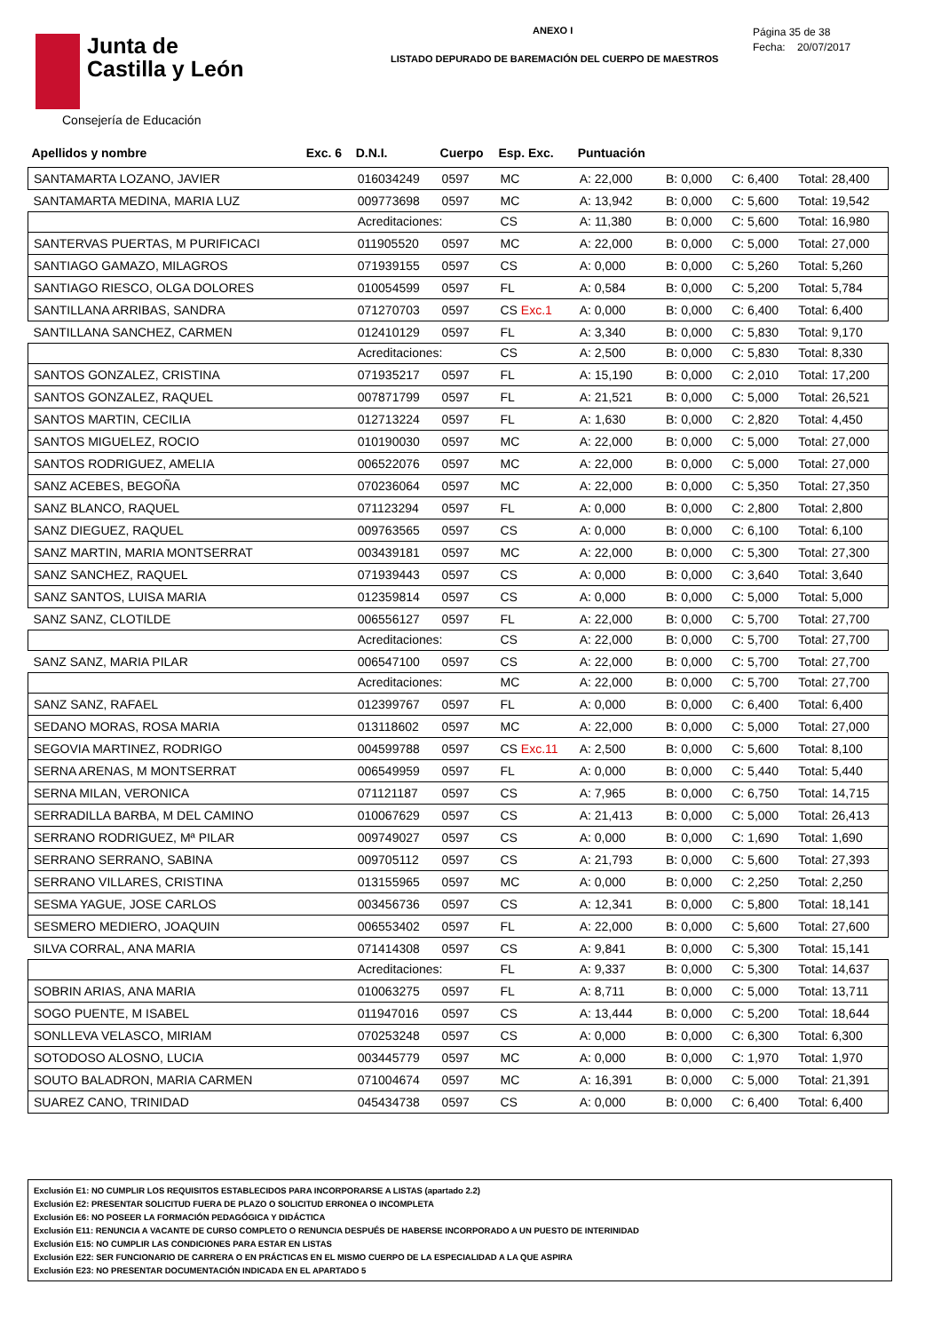Junta de
Castilla y León
Consejería de Educación
ANEXO I
LISTADO DEPURADO DE BAREMACIÓN DEL CUERPO DE MAESTROS
Página 35 de 38
Fecha: 20/07/2017
| Apellidos y nombre | Exc. 6 | D.N.I. | Cuerpo | Esp. Exc. | Puntuación | | | |
| --- | --- | --- | --- | --- | --- | --- | --- | --- |
| SANTAMARTA LOZANO, JAVIER | | 016034249 | 0597 | MC | A: 22,000 | B: 0,000 | C: 6,400 | Total: 28,400 |
| SANTAMARTA MEDINA, MARIA LUZ | | 009773698 | 0597 | MC | A: 13,942 | B: 0,000 | C: 5,600 | Total: 19,542 |
| | | Acreditaciones: | | CS | A: 11,380 | B: 0,000 | C: 5,600 | Total: 16,980 |
| SANTERVAS PUERTAS, M PURIFICACI | | 011905520 | 0597 | MC | A: 22,000 | B: 0,000 | C: 5,000 | Total: 27,000 |
| SANTIAGO GAMAZO, MILAGROS | | 071939155 | 0597 | CS | A: 0,000 | B: 0,000 | C: 5,260 | Total: 5,260 |
| SANTIAGO RIESCO, OLGA DOLORES | | 010054599 | 0597 | FL | A: 0,584 | B: 0,000 | C: 5,200 | Total: 5,784 |
| SANTILLANA ARRIBAS, SANDRA | | 071270703 | 0597 | CS Exc.1 | A: 0,000 | B: 0,000 | C: 6,400 | Total: 6,400 |
| SANTILLANA SANCHEZ, CARMEN | | 012410129 | 0597 | FL | A: 3,340 | B: 0,000 | C: 5,830 | Total: 9,170 |
| | | Acreditaciones: | | CS | A: 2,500 | B: 0,000 | C: 5,830 | Total: 8,330 |
| SANTOS GONZALEZ, CRISTINA | | 071935217 | 0597 | FL | A: 15,190 | B: 0,000 | C: 2,010 | Total: 17,200 |
| SANTOS GONZALEZ, RAQUEL | | 007871799 | 0597 | FL | A: 21,521 | B: 0,000 | C: 5,000 | Total: 26,521 |
| SANTOS MARTIN, CECILIA | | 012713224 | 0597 | FL | A: 1,630 | B: 0,000 | C: 2,820 | Total: 4,450 |
| SANTOS MIGUELEZ, ROCIO | | 010190030 | 0597 | MC | A: 22,000 | B: 0,000 | C: 5,000 | Total: 27,000 |
| SANTOS RODRIGUEZ, AMELIA | | 006522076 | 0597 | MC | A: 22,000 | B: 0,000 | C: 5,000 | Total: 27,000 |
| SANZ ACEBES, BEGOÑA | | 070236064 | 0597 | MC | A: 22,000 | B: 0,000 | C: 5,350 | Total: 27,350 |
| SANZ BLANCO, RAQUEL | | 071123294 | 0597 | FL | A: 0,000 | B: 0,000 | C: 2,800 | Total: 2,800 |
| SANZ DIEGUEZ, RAQUEL | | 009763565 | 0597 | CS | A: 0,000 | B: 0,000 | C: 6,100 | Total: 6,100 |
| SANZ MARTIN, MARIA MONTSERRAT | | 003439181 | 0597 | MC | A: 22,000 | B: 0,000 | C: 5,300 | Total: 27,300 |
| SANZ SANCHEZ, RAQUEL | | 071939443 | 0597 | CS | A: 0,000 | B: 0,000 | C: 3,640 | Total: 3,640 |
| SANZ SANTOS, LUISA MARIA | | 012359814 | 0597 | CS | A: 0,000 | B: 0,000 | C: 5,000 | Total: 5,000 |
| SANZ SANZ, CLOTILDE | | 006556127 | 0597 | FL | A: 22,000 | B: 0,000 | C: 5,700 | Total: 27,700 |
| | | Acreditaciones: | | CS | A: 22,000 | B: 0,000 | C: 5,700 | Total: 27,700 |
| SANZ SANZ, MARIA PILAR | | 006547100 | 0597 | CS | A: 22,000 | B: 0,000 | C: 5,700 | Total: 27,700 |
| | | Acreditaciones: | | MC | A: 22,000 | B: 0,000 | C: 5,700 | Total: 27,700 |
| SANZ SANZ, RAFAEL | | 012399767 | 0597 | FL | A: 0,000 | B: 0,000 | C: 6,400 | Total: 6,400 |
| SEDANO MORAS, ROSA MARIA | | 013118602 | 0597 | MC | A: 22,000 | B: 0,000 | C: 5,000 | Total: 27,000 |
| SEGOVIA MARTINEZ, RODRIGO | | 004599788 | 0597 | CS Exc.11 | A: 2,500 | B: 0,000 | C: 5,600 | Total: 8,100 |
| SERNA ARENAS, M MONTSERRAT | | 006549959 | 0597 | FL | A: 0,000 | B: 0,000 | C: 5,440 | Total: 5,440 |
| SERNA MILAN, VERONICA | | 071121187 | 0597 | CS | A: 7,965 | B: 0,000 | C: 6,750 | Total: 14,715 |
| SERRADILLA BARBA, M DEL CAMINO | | 010067629 | 0597 | CS | A: 21,413 | B: 0,000 | C: 5,000 | Total: 26,413 |
| SERRANO RODRIGUEZ, Mª PILAR | | 009749027 | 0597 | CS | A: 0,000 | B: 0,000 | C: 1,690 | Total: 1,690 |
| SERRANO SERRANO, SABINA | | 009705112 | 0597 | CS | A: 21,793 | B: 0,000 | C: 5,600 | Total: 27,393 |
| SERRANO VILLARES, CRISTINA | | 013155965 | 0597 | MC | A: 0,000 | B: 0,000 | C: 2,250 | Total: 2,250 |
| SESMA YAGUE, JOSE CARLOS | | 003456736 | 0597 | CS | A: 12,341 | B: 0,000 | C: 5,800 | Total: 18,141 |
| SESMERO MEDIERO, JOAQUIN | | 006553402 | 0597 | FL | A: 22,000 | B: 0,000 | C: 5,600 | Total: 27,600 |
| SILVA CORRAL, ANA MARIA | | 071414308 | 0597 | CS | A: 9,841 | B: 0,000 | C: 5,300 | Total: 15,141 |
| | | Acreditaciones: | | FL | A: 9,337 | B: 0,000 | C: 5,300 | Total: 14,637 |
| SOBRIN ARIAS, ANA MARIA | | 010063275 | 0597 | FL | A: 8,711 | B: 0,000 | C: 5,000 | Total: 13,711 |
| SOGO PUENTE, M ISABEL | | 011947016 | 0597 | CS | A: 13,444 | B: 0,000 | C: 5,200 | Total: 18,644 |
| SONLLEVA VELASCO, MIRIAM | | 070253248 | 0597 | CS | A: 0,000 | B: 0,000 | C: 6,300 | Total: 6,300 |
| SOTODOSO ALOSNO, LUCIA | | 003445779 | 0597 | MC | A: 0,000 | B: 0,000 | C: 1,970 | Total: 1,970 |
| SOUTO BALADRON, MARIA CARMEN | | 071004674 | 0597 | MC | A: 16,391 | B: 0,000 | C: 5,000 | Total: 21,391 |
| SUAREZ CANO, TRINIDAD | | 045434738 | 0597 | CS | A: 0,000 | B: 0,000 | C: 6,400 | Total: 6,400 |
Exclusión E1: NO CUMPLIR LOS REQUISITOS ESTABLECIDOS PARA INCORPORARSE A LISTAS (apartado 2.2)
Exclusión E2: PRESENTAR SOLICITUD FUERA DE PLAZO O SOLICITUD ERRONEA O INCOMPLETA
Exclusión E6: NO POSEER LA FORMACIÓN PEDAGÓGICA Y DIDÁCTICA
Exclusión E11: RENUNCIA A VACANTE DE CURSO COMPLETO O RENUNCIA DESPUÉS DE HABERSE INCORPORADO A UN PUESTO DE INTERINIDAD
Exclusión E15: NO CUMPLIR LAS CONDICIONES PARA ESTAR EN LISTAS
Exclusión E22: SER FUNCIONARIO DE CARRERA O EN PRÁCTICAS EN EL MISMO CUERPO DE LA ESPECIALIDAD A LA QUE ASPIRA
Exclusión E23: NO PRESENTAR DOCUMENTACIÓN INDICADA EN EL APARTADO 5